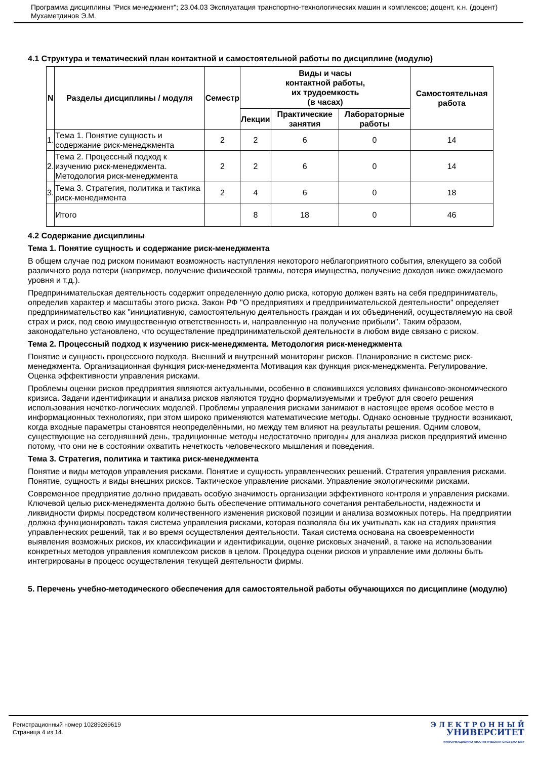Программа дисциплины "Риск менеджмент"; 23.04.03 Эксплуатация транспортно-технологических машин и комплексов; доцент, к.н. (доцент) Мухаметдинов Э.М.
4.1 Структура и тематический план контактной и самостоятельной работы по дисциплине (модулю)
| N | Разделы дисциплины / модуля | Семестр | Виды и часы контактной работы, их трудоемкость (в часах) | | | Самостоятельная работа |
| --- | --- | --- | --- | --- | --- | --- |
| | | | Лекции | Практические занятия | Лабораторные работы | |
| 1. | Тема 1. Понятие сущность и содержание риск-менеджмента | 2 | 2 | 6 | 0 | 14 |
| 2. | Тема 2. Процессный подход к изучению риск-менеджмента. Методология риск-менеджмента | 2 | 2 | 6 | 0 | 14 |
| 3. | Тема 3. Стратегия, политика и тактика риск-менеджмента | 2 | 4 | 6 | 0 | 18 |
| | Итого | | 8 | 18 | 0 | 46 |
4.2 Содержание дисциплины
Тема 1. Понятие сущность и содержание риск-менеджмента
В общем случае под риском понимают возможность наступления некоторого неблагоприятного события, влекущего за собой различного рода потери (например, получение физической травмы, потеря имущества, получение доходов ниже ожидаемого уровня и т.д.).
Предпринимательская деятельность содержит определенную долю риска, которую должен взять на себя предприниматель, определив характер и масштабы этого риска. Закон РФ "О предприятиях и предпринимательской деятельности" определяет предпринимательство как "инициативную, самостоятельную деятельность граждан и их объединений, осуществляемую на свой страх и риск, под свою имущественную ответственность и, направленную на получение прибыли". Таким образом, законодательно установлено, что осуществление предпринимательской деятельности в любом виде связано с риском.
Тема 2. Процессный подход к изучению риск-менеджмента. Методология риск-менеджмента
Понятие и сущность процессного подхода. Внешний и внутренний мониторинг рисков. Планирование в системе риск-менеджмента. Организационная функция риск-менеджмента Мотивация как функция риск-менеджмента. Регулирование. Оценка эффективности управления рисками.
Проблемы оценки рисков предприятия являются актуальными, особенно в сложившихся условиях финансово-экономического кризиса. Задачи идентификации и анализа рисков являются трудно формализуемыми и требуют для своего решения использования нечётко-логических моделей. Проблемы управления рисками занимают в настоящее время особое место в информационных технологиях, при этом широко применяются математические методы. Однако основные трудности возникают, когда входные параметры становятся неопределёнными, но между тем влияют на результаты решения. Одним словом, существующие на сегодняшний день, традиционные методы недостаточно пригодны для анализа рисков предприятий именно потому, что они не в состоянии охватить нечеткость человеческого мышления и поведения.
Тема 3. Стратегия, политика и тактика риск-менеджмента
Понятие и виды методов управления рисками. Понятие и сущность управленческих решений. Стратегия управления рисками. Понятие, сущность и виды внешних рисков. Тактическое управление рисками. Управление экологическими рисками.
Современное предприятие должно придавать особую значимость организации эффективного контроля и управления рисками. Ключевой целью риск-менеджмента должно быть обеспечение оптимального сочетания рентабельности, надежности и ликвидности фирмы посредством количественного изменения рисковой позиции и анализа возможных потерь. На предприятии должна функционировать такая система управления рисками, которая позволяла бы их учитывать как на стадиях принятия управленческих решений, так и во время осуществления деятельности. Такая система основана на своевременности выявления возможных рисков, их классификации и идентификации, оценке рисковых значений, а также на использовании конкретных методов управления комплексом рисков в целом. Процедура оценки рисков и управление ими должны быть интегрированы в процесс осуществления текущей деятельности фирмы.
5. Перечень учебно-методического обеспечения для самостоятельной работы обучающихся по дисциплине (модулю)
Регистрационный номер 10289269619
Страница 4 из 14.
Э Л Е К Т Р О Н Н Ы Й
УНИВЕРСИТЕТ
ИНФОРМАЦИОННО АНАЛИТИЧЕСКАЯ СИСТЕМА КФУ